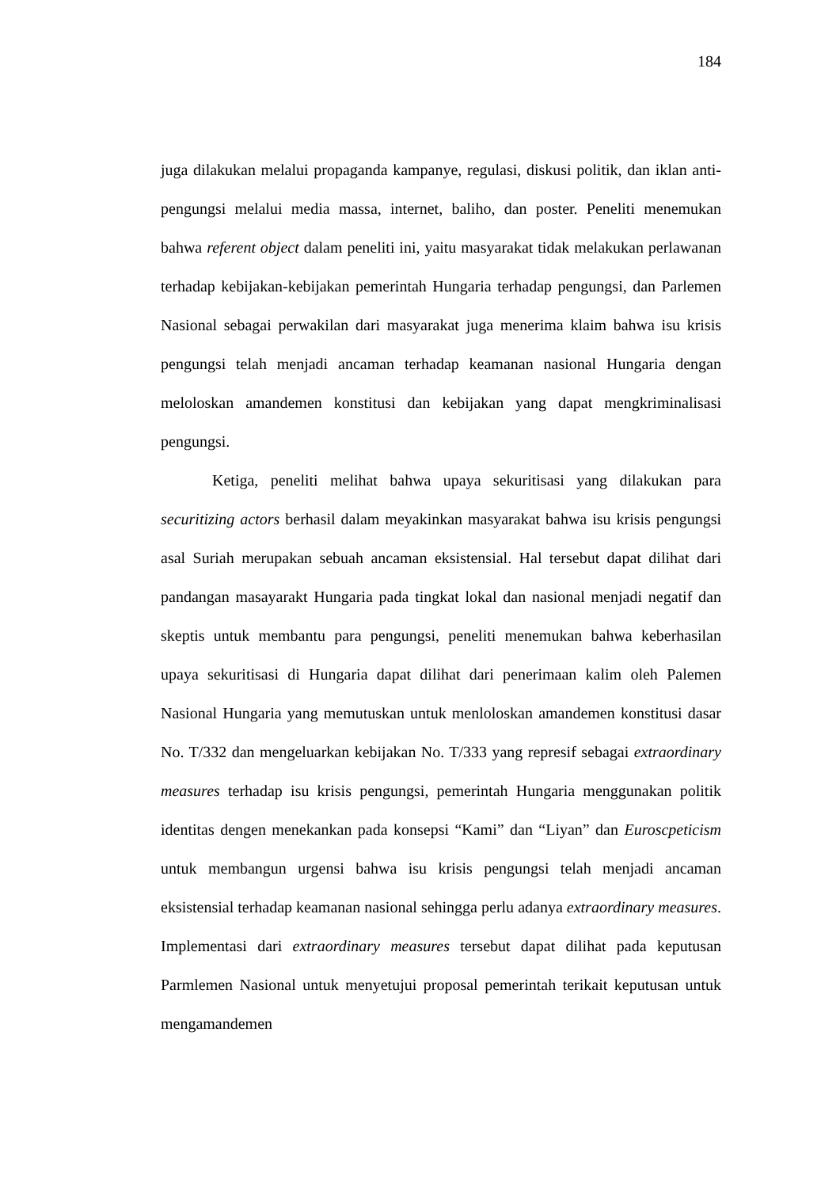184
juga dilakukan melalui propaganda kampanye, regulasi, diskusi politik, dan iklan anti-pengungsi melalui media massa, internet, baliho, dan poster. Peneliti menemukan bahwa referent object dalam peneliti ini, yaitu masyarakat tidak melakukan perlawanan terhadap kebijakan-kebijakan pemerintah Hungaria terhadap pengungsi, dan Parlemen Nasional sebagai perwakilan dari masyarakat juga menerima klaim bahwa isu krisis pengungsi telah menjadi ancaman terhadap keamanan nasional Hungaria dengan meloloskan amandemen konstitusi dan kebijakan yang dapat mengkriminalisasi pengungsi.
Ketiga, peneliti melihat bahwa upaya sekuritisasi yang dilakukan para securitizing actors berhasil dalam meyakinkan masyarakat bahwa isu krisis pengungsi asal Suriah merupakan sebuah ancaman eksistensial. Hal tersebut dapat dilihat dari pandangan masayarakt Hungaria pada tingkat lokal dan nasional menjadi negatif dan skeptis untuk membantu para pengungsi, peneliti menemukan bahwa keberhasilan upaya sekuritisasi di Hungaria dapat dilihat dari penerimaan kalim oleh Palemen Nasional Hungaria yang memutuskan untuk menloloskan amandemen konstitusi dasar No. T/332 dan mengeluarkan kebijakan No. T/333 yang represif sebagai extraordinary measures terhadap isu krisis pengungsi, pemerintah Hungaria menggunakan politik identitas dengen menekankan pada konsepsi “Kami” dan “Liyan” dan Euroscpeticism untuk membangun urgensi bahwa isu krisis pengungsi telah menjadi ancaman eksistensial terhadap keamanan nasional sehingga perlu adanya extraordinary measures. Implementasi dari extraordinary measures tersebut dapat dilihat pada keputusan Parmlemen Nasional untuk menyetujui proposal pemerintah terikait keputusan untuk mengamandemen